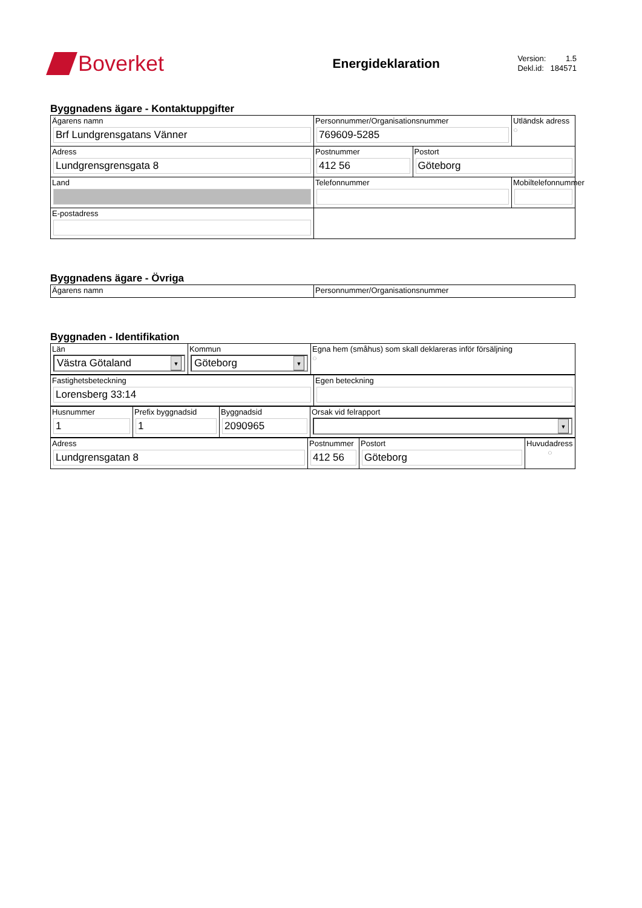Boverket
Energideklaration
Version: 1.5
Dekl.id: 184571
Byggnadens ägare - Kontaktuppgifter
| Ägarens namn Brf Lundgrensgatans Vänner | Personnummer/Organisationsnummer 769609-5285 | | Utländsk adress ○ |
| Adress Lundgrensgrensgata 8 | Postnummer 412 56 | Postort Göteborg | |
| Land | Telefonnummer | | Mobiltelefonnummer |
| E-postadress | | | |
Byggnadens ägare - Övriga
| Ägarens namn | Personnummer/Organisationsnummer |
Byggnaden - Identifikation
| Län Västra Götaland ▼ | Kommun Göteborg ▼ | Egna hem (småhus) som skall deklareras inför försäljning ○ |
| Fastighetsbeteckning Lorensberg 33:14 | Egen beteckning |
| Husnummer 1 | Prefix byggnadsid 1 | Byggnadsid 2090965 | Orsak vid felrapport ▼ |
| Adress Lundgrensgatan 8 | Postnummer 412 56 | Postort Göteborg | Huvudadress ○ |